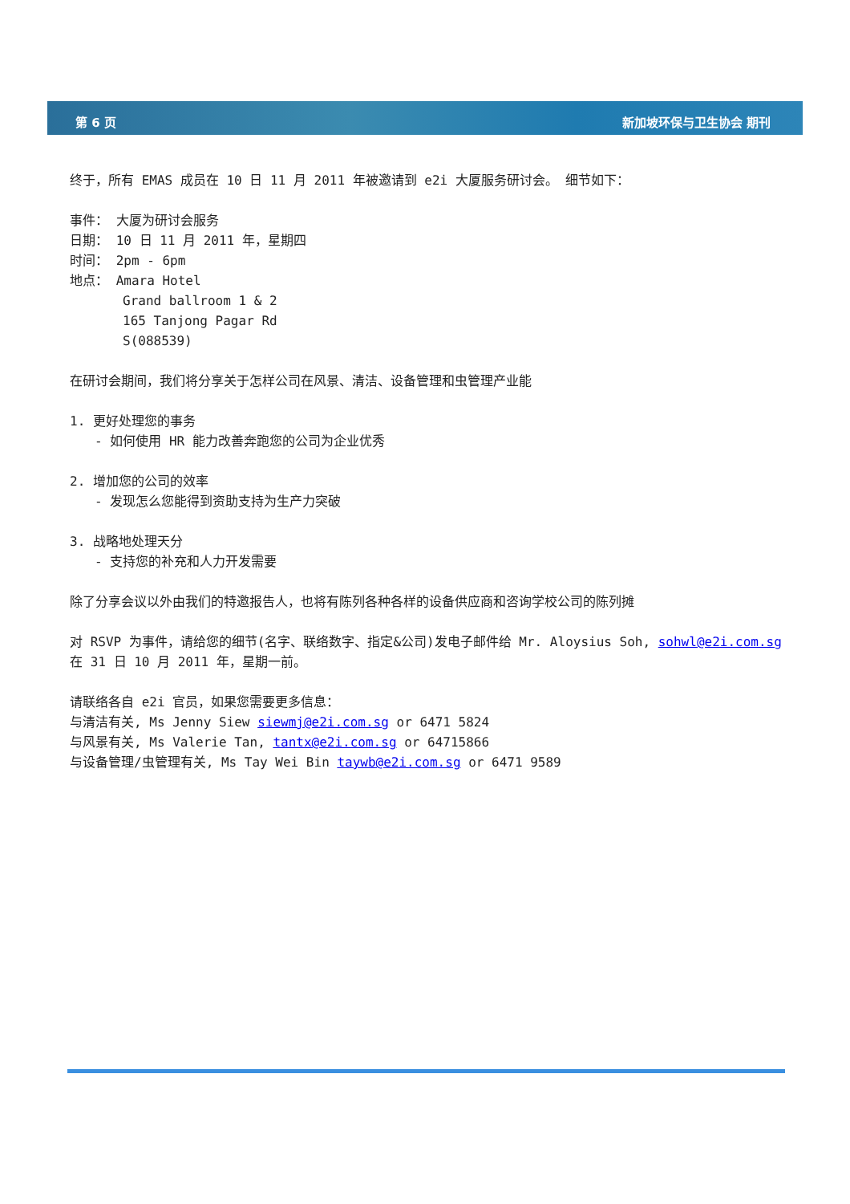第 6 页 新加坡环保与卫生协会 期刊
终于，所有 EMAS 成员在 10 日 11 月 2011 年被邀请到 e2i 大厦服务研讨会。 细节如下：
事件： 大厦为研讨会服务
日期： 10 日 11 月 2011 年，星期四
时间： 2pm - 6pm
地点： Amara Hotel
Grand ballroom 1 & 2
165 Tanjong Pagar Rd
S(088539)
在研讨会期间，我们将分享关于怎样公司在风景、清洁、设备管理和虫管理产业能
1. 更好处理您的事务
- 如何使用 HR 能力改善奔跑您的公司为企业优秀
2. 增加您的公司的效率
- 发现怎么您能得到资助支持为生产力突破
3. 战略地处理天分
- 支持您的补充和人力开发需要
除了分享会议以外由我们的特邀报告人，也将有陈列各种各样的设备供应商和咨询学校公司的陈列摊
对 RSVP 为事件，请给您的细节(名字、联络数字、指定&公司)发电子邮件给 Mr. Aloysius Soh, sohwl@e2i.com.sg 在 31 日 10 月 2011 年，星期一前。
请联络各自 e2i 官员，如果您需要更多信息：
与清洁有关, Ms Jenny Siew siewmj@e2i.com.sg or 6471 5824
与风景有关, Ms Valerie Tan, tantx@e2i.com.sg or 64715866
与设备管理/虫管理有关, Ms Tay Wei Bin taywb@e2i.com.sg or 6471 9589